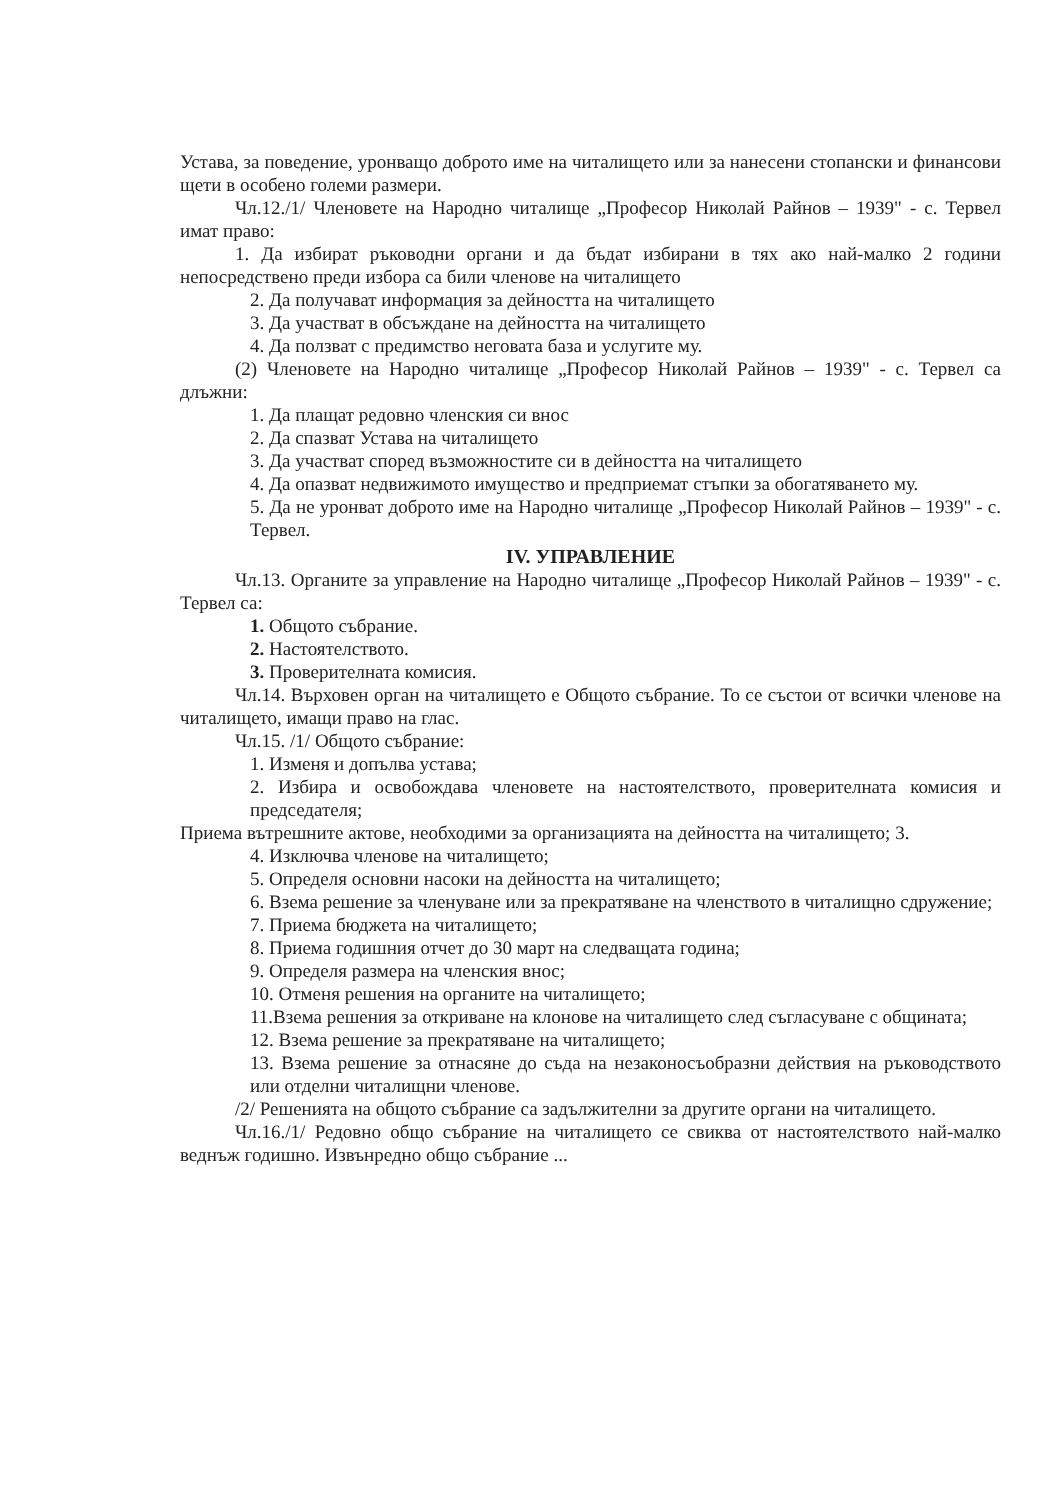Устава, за поведение, уронващо доброто име на читалището или за нанесени стопански и финансови щети в особено големи размери.
Чл.12./1/ Членовете на Народно читалище „Професор Николай Райнов – 1939" - с. Тервел имат право:
1. Да избират ръководни органи и да бъдат избирани в тях ако най-малко 2 години непосредствено преди избора са били членове на читалището
2. Да получават информация за дейността на читалището
3. Да участват в обсъждане на дейността на читалището
4. Да ползват с предимство неговата база и услугите му.
(2) Членовете на Народно читалище „Професор Николай Райнов – 1939" - с. Тервел са длъжни:
1. Да плащат редовно членския си внос
2. Да спазват Устава на читалището
3. Да участват според възможностите си в дейността на читалището
4. Да опазват недвижимото имущество и предприемат стъпки за обогатяването му.
5. Да не уронват доброто име на Народно читалище „Професор Николай Райнов – 1939" - с. Тервел.
IV. УПРАВЛЕНИЕ
Чл.13. Органите за управление на Народно читалище „Професор Николай Райнов – 1939" - с. Тервел са:
1. Общото събрание.
2. Настоятелството.
3. Проверителната комисия.
Чл.14. Върховен орган на читалището е Общото събрание. То се състои от всички членове на читалището, имащи право на глас.
Чл.15. /1/ Общото събрание:
1. Изменя и допълва устава;
2. Избира и освобождава членовете на настоятелството, проверителната комисия и председателя;
Приема вътрешните актове, необходими за организацията на дейността на читалището; 3.
4. Изключва членове на читалището;
5. Определя основни насоки на дейността на читалището;
6. Взема решение за членуване или за прекратяване на членството в читалищно сдружение;
7. Приема бюджета на читалището;
8. Приема годишния отчет до 30 март на следващата година;
9. Определя размера на членския внос;
10. Отменя решения на органите на читалището;
11.Взема решения за откриване на клонове на читалището след съгласуване с общината;
12. Взема решение за прекратяване на читалището;
13. Взема решение за отнасяне до съда на незаконосъобразни действия на ръководството или отделни читалищни членове.
/2/ Решенията на общото събрание са задължителни за другите органи на читалището.
Чл.16./1/ Редовно общо събрание на читалището се свиква от настоятелството най-малко веднъж годишно. Извънредно общо събрание ...